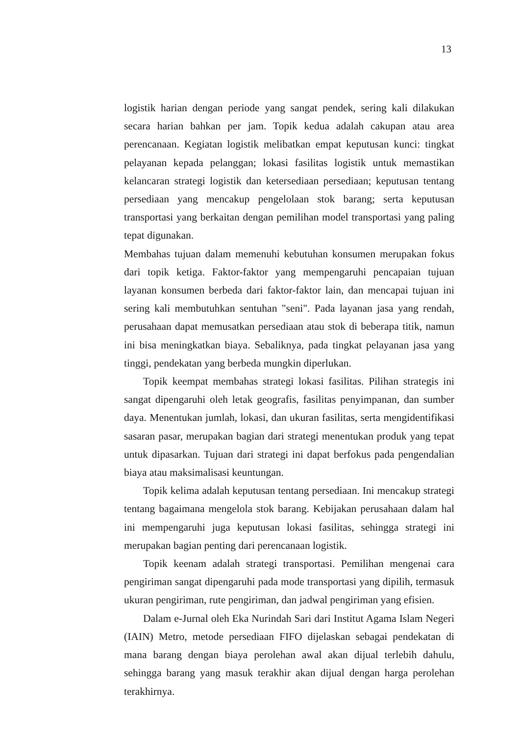13
logistik harian dengan periode yang sangat pendek, sering kali dilakukan secara harian bahkan per jam. Topik kedua adalah cakupan atau area perencanaan. Kegiatan logistik melibatkan empat keputusan kunci: tingkat pelayanan kepada pelanggan; lokasi fasilitas logistik untuk memastikan kelancaran strategi logistik dan ketersediaan persediaan; keputusan tentang persediaan yang mencakup pengelolaan stok barang; serta keputusan transportasi yang berkaitan dengan pemilihan model transportasi yang paling tepat digunakan.
Membahas tujuan dalam memenuhi kebutuhan konsumen merupakan fokus dari topik ketiga. Faktor-faktor yang mempengaruhi pencapaian tujuan layanan konsumen berbeda dari faktor-faktor lain, dan mencapai tujuan ini sering kali membutuhkan sentuhan "seni". Pada layanan jasa yang rendah, perusahaan dapat memusatkan persediaan atau stok di beberapa titik, namun ini bisa meningkatkan biaya. Sebaliknya, pada tingkat pelayanan jasa yang tinggi, pendekatan yang berbeda mungkin diperlukan.
Topik keempat membahas strategi lokasi fasilitas. Pilihan strategis ini sangat dipengaruhi oleh letak geografis, fasilitas penyimpanan, dan sumber daya. Menentukan jumlah, lokasi, dan ukuran fasilitas, serta mengidentifikasi sasaran pasar, merupakan bagian dari strategi menentukan produk yang tepat untuk dipasarkan. Tujuan dari strategi ini dapat berfokus pada pengendalian biaya atau maksimalisasi keuntungan.
Topik kelima adalah keputusan tentang persediaan. Ini mencakup strategi tentang bagaimana mengelola stok barang. Kebijakan perusahaan dalam hal ini mempengaruhi juga keputusan lokasi fasilitas, sehingga strategi ini merupakan bagian penting dari perencanaan logistik.
Topik keenam adalah strategi transportasi. Pemilihan mengenai cara pengiriman sangat dipengaruhi pada mode transportasi yang dipilih, termasuk ukuran pengiriman, rute pengiriman, dan jadwal pengiriman yang efisien.
Dalam e-Jurnal oleh Eka Nurindah Sari dari Institut Agama Islam Negeri (IAIN) Metro, metode persediaan FIFO dijelaskan sebagai pendekatan di mana barang dengan biaya perolehan awal akan dijual terlebih dahulu, sehingga barang yang masuk terakhir akan dijual dengan harga perolehan terakhirnya.